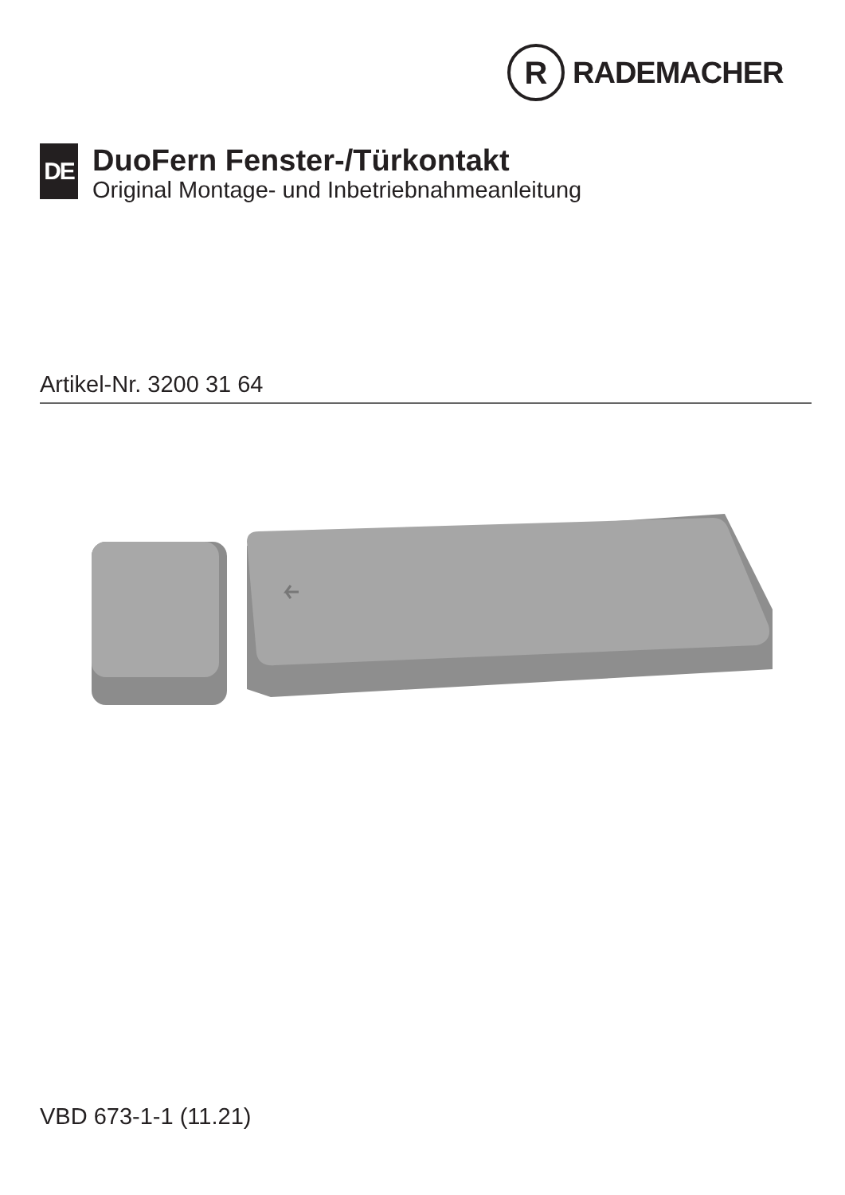R
RADEMACHER
DE
DuoFern Fenster-/Türkontakt
Original Montage- und Inbetriebnahmeanleitung
Artikel-Nr. 3200 31 64
VBD 673-1-1 (11.21)